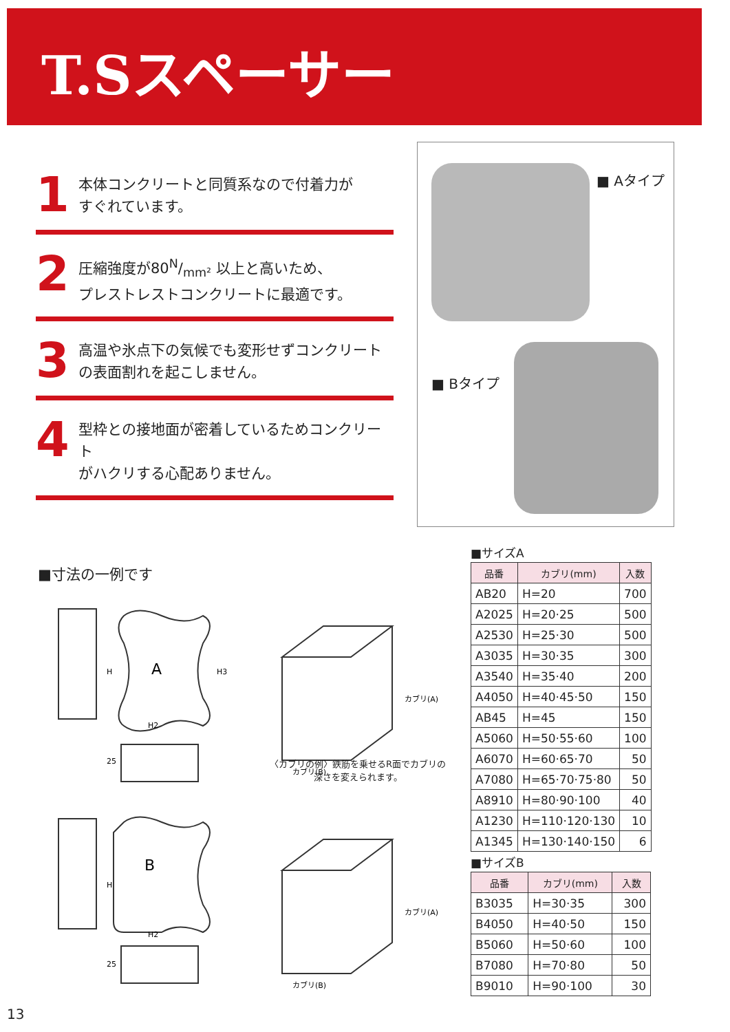T.Sスペーサー
1
本体コンクリートと同質系なので付着力が
すぐれています。
2
圧縮強度が80N/mm² 以上と高いため、
プレストレストコンクリートに最適です。
3
高温や氷点下の気候でも変形せずコンクリート
の表面割れを起こしません。
4
型枠との接地面が密着しているためコンクリート
がハクリする心配ありません。
■ Aタイプ
■ Bタイプ
■寸法の一例です
A
B
H2
H2
H
H3
H
25
25
カブリ(B)
カブリ(A)
カブリ(B)
カブリ(A)
〈カブリの例〉鉄筋を乗せるR面でカブリの
深さを変えられます。
■サイズA
| 品番 | カブリ(mm) | 入数 |
| --- | --- | --- |
| AB20 | H=20 | 700 |
| A2025 | H=20·25 | 500 |
| A2530 | H=25·30 | 500 |
| A3035 | H=30·35 | 300 |
| A3540 | H=35·40 | 200 |
| A4050 | H=40·45·50 | 150 |
| AB45 | H=45 | 150 |
| A5060 | H=50·55·60 | 100 |
| A6070 | H=60·65·70 | 50 |
| A7080 | H=65·70·75·80 | 50 |
| A8910 | H=80·90·100 | 40 |
| A1230 | H=110·120·130 | 10 |
| A1345 | H=130·140·150 | 6 |
■サイズB
| 品番 | カブリ(mm) | 入数 |
| --- | --- | --- |
| B3035 | H=30·35 | 300 |
| B4050 | H=40·50 | 150 |
| B5060 | H=50·60 | 100 |
| B7080 | H=70·80 | 50 |
| B9010 | H=90·100 | 30 |
13